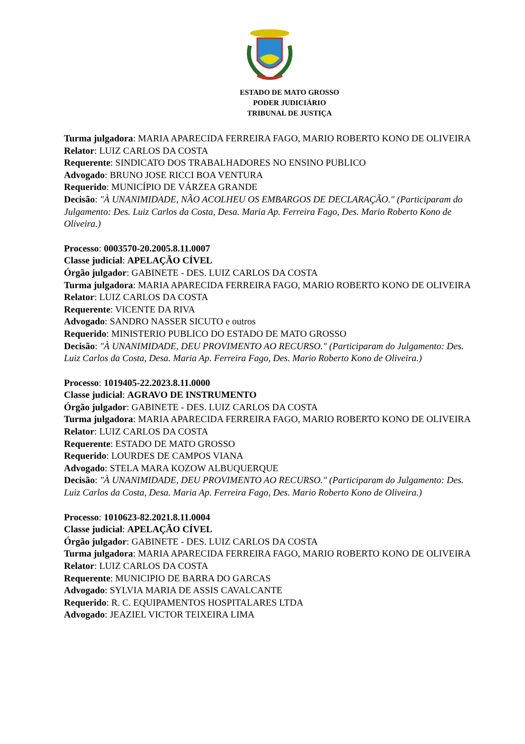ESTADO DE MATO GROSSO
PODER JUDICIÁRIO
TRIBUNAL DE JUSTIÇA
Turma julgadora: MARIA APARECIDA FERREIRA FAGO, MARIO ROBERTO KONO DE OLIVEIRA
Relator: LUIZ CARLOS DA COSTA
Requerente: SINDICATO DOS TRABALHADORES NO ENSINO PUBLICO
Advogado: BRUNO JOSE RICCI BOA VENTURA
Requerido: MUNICÍPIO DE VÁRZEA GRANDE
Decisão: "À UNANIMIDADE, NÃO ACOLHEU OS EMBARGOS DE DECLARAÇÃO." (Participaram do Julgamento: Des. Luiz Carlos da Costa, Desa. Maria Ap. Ferreira Fago, Des. Mario Roberto Kono de Oliveira.)
Processo: 0003570-20.2005.8.11.0007
Classe judicial: APELAÇÃO CÍVEL
Órgão julgador: GABINETE - DES. LUIZ CARLOS DA COSTA
Turma julgadora: MARIA APARECIDA FERREIRA FAGO, MARIO ROBERTO KONO DE OLIVEIRA
Relator: LUIZ CARLOS DA COSTA
Requerente: VICENTE DA RIVA
Advogado: SANDRO NASSER SICUTO e outros
Requerido: MINISTERIO PUBLICO DO ESTADO DE MATO GROSSO
Decisão: "À UNANIMIDADE, DEU PROVIMENTO AO RECURSO." (Participaram do Julgamento: Des. Luiz Carlos da Costa, Desa. Maria Ap. Ferreira Fago, Des. Mario Roberto Kono de Oliveira.)
Processo: 1019405-22.2023.8.11.0000
Classe judicial: AGRAVO DE INSTRUMENTO
Órgão julgador: GABINETE - DES. LUIZ CARLOS DA COSTA
Turma julgadora: MARIA APARECIDA FERREIRA FAGO, MARIO ROBERTO KONO DE OLIVEIRA
Relator: LUIZ CARLOS DA COSTA
Requerente: ESTADO DE MATO GROSSO
Requerido: LOURDES DE CAMPOS VIANA
Advogado: STELA MARA KOZOW ALBUQUERQUE
Decisão: "À UNANIMIDADE, DEU PROVIMENTO AO RECURSO." (Participaram do Julgamento: Des. Luiz Carlos da Costa, Desa. Maria Ap. Ferreira Fago, Des. Mario Roberto Kono de Oliveira.)
Processo: 1010623-82.2021.8.11.0004
Classe judicial: APELAÇÃO CÍVEL
Órgão julgador: GABINETE - DES. LUIZ CARLOS DA COSTA
Turma julgadora: MARIA APARECIDA FERREIRA FAGO, MARIO ROBERTO KONO DE OLIVEIRA
Relator: LUIZ CARLOS DA COSTA
Requerente: MUNICIPIO DE BARRA DO GARCAS
Advogado: SYLVIA MARIA DE ASSIS CAVALCANTE
Requerido: R. C. EQUIPAMENTOS HOSPITALARES LTDA
Advogado: JEAZIEL VICTOR TEIXEIRA LIMA